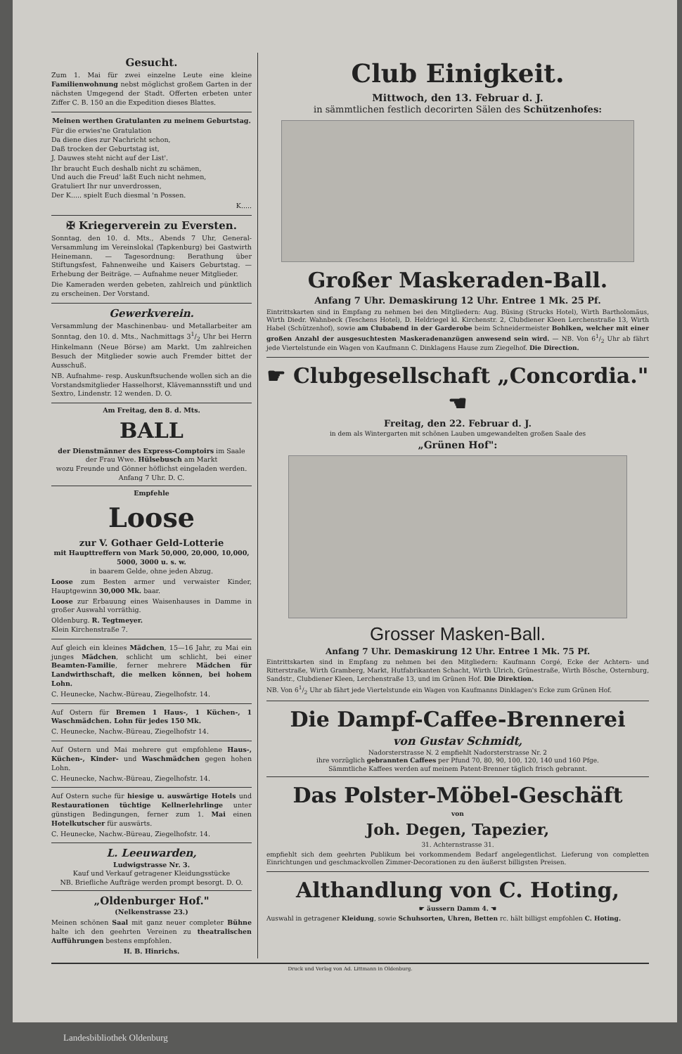Gesucht.
Zum 1. Mai für zwei einzelne Leute eine kleine Familienwohnung nebst möglichst großem Garten in der nächsten Umgegend der Stadt. Offerten erbeten unter Ziffer C. B. 150 an die Expedition dieses Blattes.
Meinen werthen Gratulanten zu meinem Geburtstag.
Für die erwies'ne Gratulation
Da diene dies zur Nachricht schon,
Daß trocken der Geburtstag ist,
J. Dauwes steht nicht auf der List'.
Ihr braucht Euch deshalb nicht zu schämen,
Und auch die Freud' laßt Euch nicht nehmen,
Gratuliert Ihr nur unverdrossen,
Der K..... spielt Euch diesmal 'n Possen.
K.....
✠ Kriegerverein zu Eversten.
Sonntag, den 10. d. Mts., Abends 7 Uhr, General-Versammlung im Vereinslokal (Tapkenburg) bei Gastwirth Heinemann. — Tagesordnung: Berathung über Stiftungsfest, Fahnenweihe und Kaisers Geburtstag. — Erhebung der Beiträge. — Aufnahme neuer Mitglieder.
Die Kameraden werden gebeten, zahlreich und pünktlich zu erscheinen. Der Vorstand.
Gewerkverein.
Versammlung der Maschinenbau- und Metallarbeiter am Sonntag, den 10. d. Mts., Nachmittags 31/2 Uhr bei Herrn Hinkelmann (Neue Börse) am Markt. Um zahlreichen Besuch der Mitglieder sowie auch Fremder bittet der Ausschuß.
NB. Aufnahme- resp. Auskunftsuchende wollen sich an die Vorstandsmitglieder Hasselhorst, Klävemannsstift und und Sextro, Lindenstr. 12 wenden. D. O.
Am Freitag, den 8. d. Mts.
BALL
der Dienstmänner des Express-Comptoirs im Saale der Frau Wwe. Hülsebusch am Markt
wozu Freunde und Gönner höflichst eingeladen werden.
Anfang 7 Uhr. D. C.
Empfehle
Loose
zur V. Gothaer Geld-Lotterie
mit Haupttreffern von Mark 50,000, 20,000, 10,000, 5000, 3000 u. s. w.
in baarem Gelde, ohne jeden Abzug.
Loose zum Besten armer und verwaister Kinder, Hauptgewinn 30,000 Mk. baar.
Loose zur Erbauung eines Waisenhauses in Damme in großer Auswahl vorräthig.
Oldenburg. R. Tegtmeyer.
Klein Kirchenstraße 7.
Auf gleich ein kleines Mädchen, 15—16 Jahr, zu Mai ein junges Mädchen, schlicht um schlicht, bei einer Beamten-Familie, ferner mehrere Mädchen für Landwirthschaft, die melken können, bei hohem Lohn.
C. Heunecke, Nachw.-Büreau, Ziegelhofstr. 14.
Auf Ostern für Bremen 1 Haus-, 1 Küchen-, 1 Waschmädchen. Lohn für jedes 150 Mk.
C. Heunecke, Nachw.-Büreau, Ziegelhofstr 14.
Auf Ostern und Mai mehrere gut empfohlene Haus-, Küchen-, Kinder- und Waschmädchen gegen hohen Lohn.
C. Heunecke, Nachw.-Büreau, Ziegelhofstr. 14.
Auf Ostern suche für hiesige u. auswärtige Hotels und Restaurationen tüchtige Kellnerlehrlinge unter günstigen Bedingungen, ferner zum 1. Mai einen Hotelkutscher für auswärts.
C. Heunecke, Nachw.-Büreau, Ziegelhofstr. 14.
L. Leeuwarden,
Ludwigstrasse Nr. 3.
Kauf und Verkauf getragener Kleidungsstücke
NB. Briefliche Aufträge werden prompt besorgt. D. O.
„Oldenburger Hof."
(Nelkenstrasse 23.)
Meinen schönen Saal mit ganz neuer completer Bühne halte ich den geehrten Vereinen zu theatralischen Aufführungen bestens empfohlen.
H. B. Hinrichs.
Club Einigkeit.
Mittwoch, den 13. Februar d. J.
in sämmtlichen festlich decorirten Sälen des Schützenhofes:
Großer Maskeraden-Ball.
Anfang 7 Uhr. Demaskirung 12 Uhr. Entree 1 Mk. 25 Pf.
Eintrittskarten sind in Empfang zu nehmen bei den Mitgliedern: Aug. Büsing (Strucks Hotel), Wirth Bartholomäus, Wirth Diedr. Wahnbeck (Teschens Hotel), D. Heldriegel kl. Kirchenstr. 2, Clubdiener Kleen Lerchenstraße 13, Wirth Habel (Schützenhof), sowie am Clubabend in der Garderobe beim Schneidermeister Bohlken, welcher mit einer großen Anzahl der ausgesuchtesten Maskeradenanzügen anwesend sein wird. — NB. Von 61/2 Uhr ab fährt jede Viertelstunde ein Wagen von Kaufmann C. Dinklagens Hause zum Ziegelhof. Die Direction.
☛ Clubgesellschaft „Concordia." ☚
Freitag, den 22. Februar d. J.
in dem als Wintergarten mit schönen Lauben umgewandelten großen Saale des
„Grünen Hof":
Grosser Masken-Ball.
Anfang 7 Uhr. Demaskirung 12 Uhr. Entree 1 Mk. 75 Pf.
Eintrittskarten sind in Empfang zu nehmen bei den Mitgliedern: Kaufmann Corgé, Ecke der Achtern- und Ritterstraße, Wirth Gramberg, Markt, Hutfabrikanten Schacht, Wirth Ulrich, Grünestraße, Wirth Bösche, Osternburg, Sandstr., Clubdiener Kleen, Lerchenstraße 13, und im Grünen Hof. Die Direktion.
NB. Von 61/2 Uhr ab fährt jede Viertelstunde ein Wagen von Kaufmanns Dinklagen's Ecke zum Grünen Hof.
Die Dampf-Caffee-Brennerei
von Gustav Schmidt,
Nadorsterstrasse N. 2 empfiehlt Nadorsterstrasse Nr. 2
ihre vorzüglich gebrannten Caffees per Pfund 70, 80, 90, 100, 120, 140 und 160 Pfge.
Sämmtliche Kaffees werden auf meinem Patent-Brenner täglich frisch gebrannt.
Das Polster-Möbel-Geschäft
von
Joh. Degen, Tapezier,
31. Achternstrasse 31.
empfiehlt sich dem geehrten Publikum bei vorkommendem Bedarf angelegentlichst. Lieferung von completten Einrichtungen und geschmackvollen Zimmer-Decorationen zu den äußerst billigsten Preisen.
Althandlung von C. Hoting,
☛ äussern Damm 4. ☚
Auswahl in getragener Kleidung, sowie Schuhsorten, Uhren, Betten rc. hält billigst empfohlen C. Hoting.
Druck und Verlag von Ad. Littmann in Oldenburg.
Landesbibliothek Oldenburg